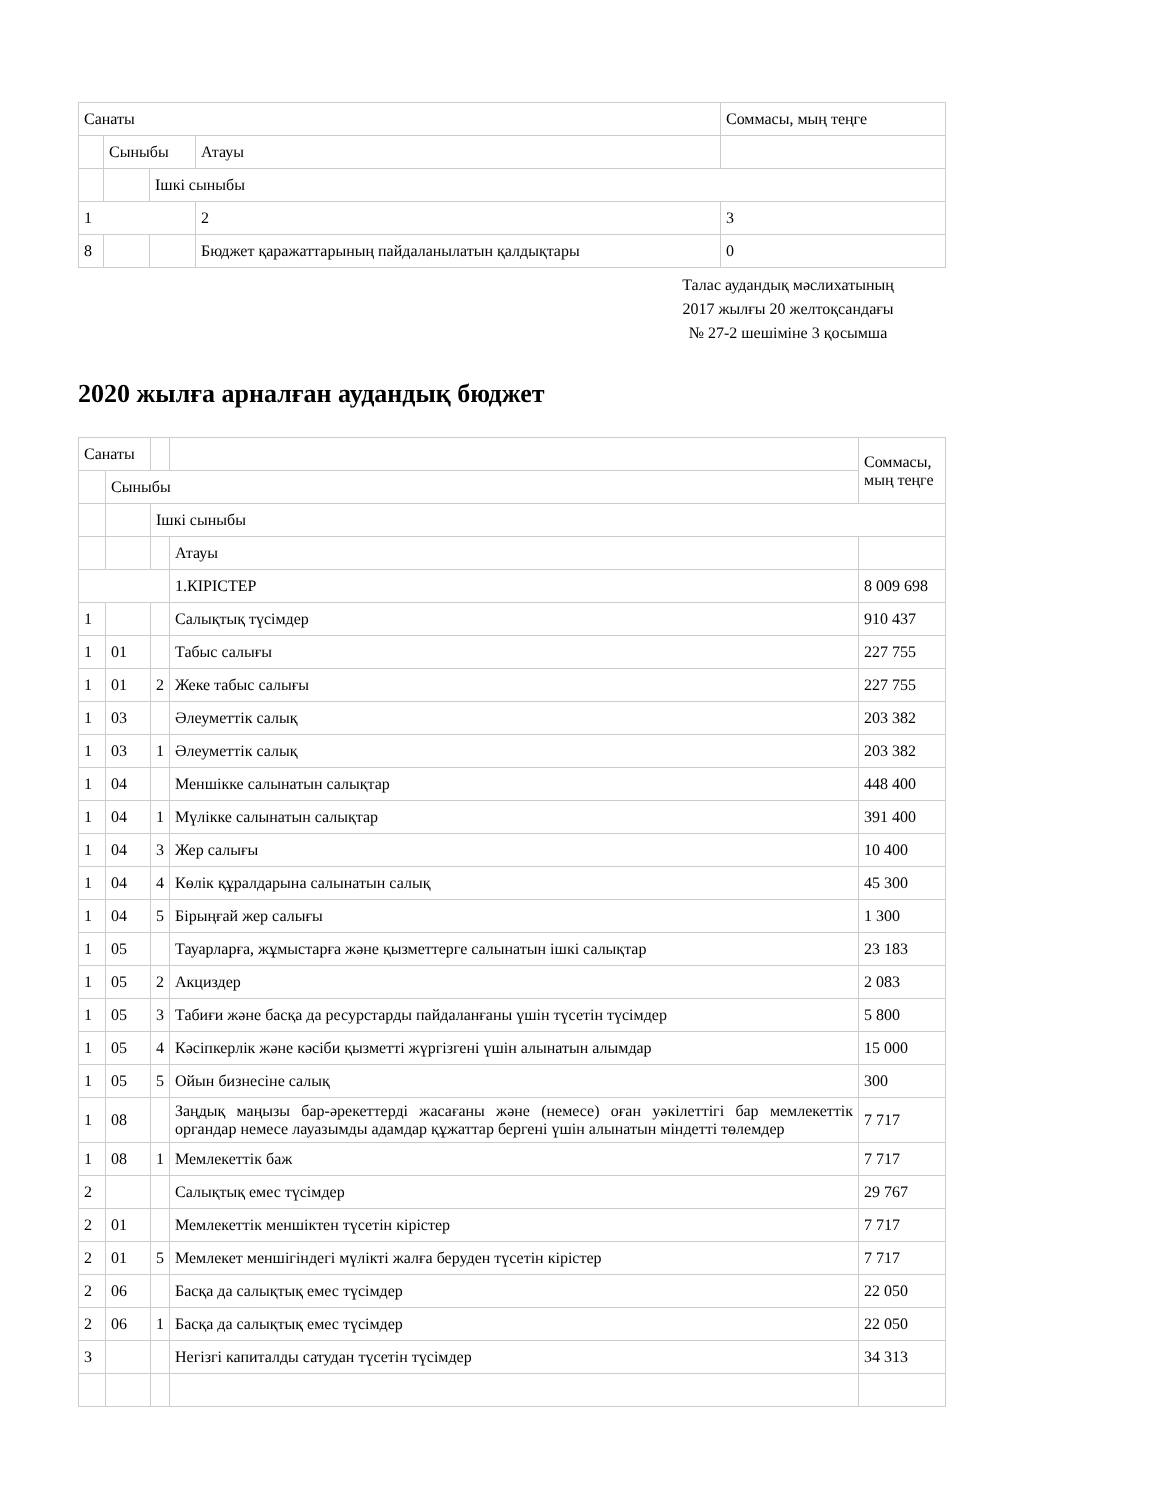| Санаты | | | | Соммасы, мың теңге |
| | Сыныбы | | Атауы | |
| | | Ішкі сыныбы | | |
| 1 | | | 2 | 3 |
| 8 | | | Бюджет қаражаттарының пайдаланылатын қалдықтары | 0 |
Талас аудандық мәслихатының
2017 жылғы 20 желтоқсандағы
№ 27-2 шешіміне 3 қосымша
2020 жылға арналған аудандық бюджет
| Санаты | | | | Соммасы, мың теңге |
| | Сыныбы | | | |
| | | Ішкі сыныбы | | |
| | | | Атауы | |
| | | | 1.КІРІСТЕР | 8 009 698 |
| 1 | | | Салықтық түсімдер | 910 437 |
| 1 | 01 | | Табыс салығы | 227 755 |
| 1 | 01 | 2 | Жеке табыс салығы | 227 755 |
| 1 | 03 | | Әлеуметтік салық | 203 382 |
| 1 | 03 | 1 | Әлеуметтік салық | 203 382 |
| 1 | 04 | | Меншікке салынатын салықтар | 448 400 |
| 1 | 04 | 1 | Мүлікке салынатын салықтар | 391 400 |
| 1 | 04 | 3 | Жер салығы | 10 400 |
| 1 | 04 | 4 | Көлік құралдарына салынатын салық | 45 300 |
| 1 | 04 | 5 | Бірыңғай жер салығы | 1 300 |
| 1 | 05 | | Тауарларға, жұмыстарға және қызметтерге салынатын ішкі салықтар | 23 183 |
| 1 | 05 | 2 | Акциздер | 2 083 |
| 1 | 05 | 3 | Табиғи және басқа да ресурстарды пайдаланғаны үшін түсетін түсімдер | 5 800 |
| 1 | 05 | 4 | Кәсіпкерлік және кәсіби қызметті жүргізгені үшін алынатын алымдар | 15 000 |
| 1 | 05 | 5 | Ойын бизнесіне салық | 300 |
| 1 | 08 | | Заңдық маңызы бар-әрекеттерді жасағаны және (немесе) оған уәкілеттігі бар мемлекеттік органдар немесе лауазымды адамдар құжаттар бергені үшін алынатын міндетті төлемдер | 7 717 |
| 1 | 08 | 1 | Мемлекеттік баж | 7 717 |
| 2 | | | Салықтық емес түсімдер | 29 767 |
| 2 | 01 | | Мемлекеттік меншіктен түсетін кірістер | 7 717 |
| 2 | 01 | 5 | Мемлекет меншігіндегі мүлікті жалға беруден түсетін кірістер | 7 717 |
| 2 | 06 | | Басқа да салықтық емес түсімдер | 22 050 |
| 2 | 06 | 1 | Басқа да салықтық емес түсімдер | 22 050 |
| 3 | | | Негізгі капиталды сатудан түсетін түсімдер | 34 313 |